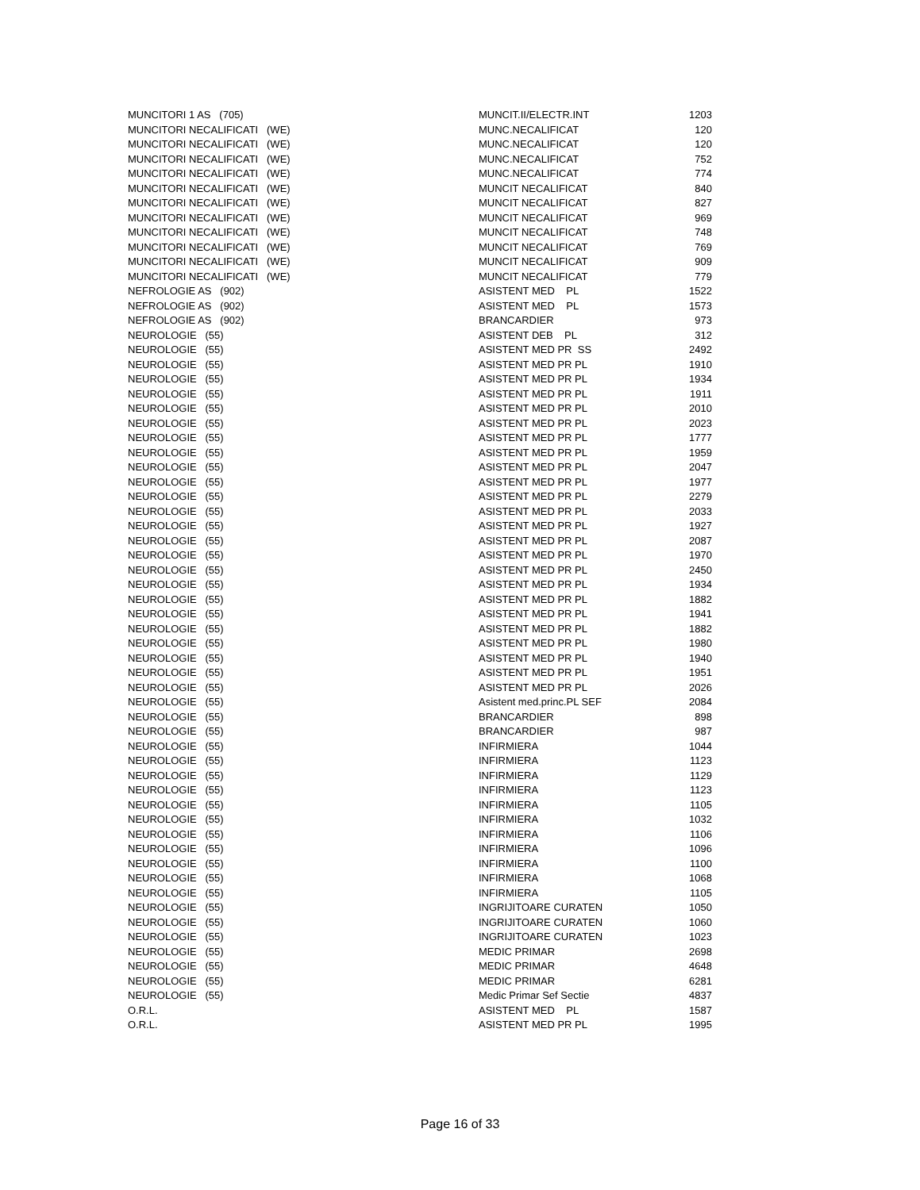| MUNCITORI 1 AS (705) | MUNCIT.II/ELECTR.INT | 1203 |
| MUNCITORI NECALIFICATI (WE) | MUNC.NECALIFICAT | 120 |
| MUNCITORI NECALIFICATI (WE) | MUNC.NECALIFICAT | 120 |
| MUNCITORI NECALIFICATI (WE) | MUNC.NECALIFICAT | 752 |
| MUNCITORI NECALIFICATI (WE) | MUNC.NECALIFICAT | 774 |
| MUNCITORI NECALIFICATI (WE) | MUNCIT NECALIFICAT | 840 |
| MUNCITORI NECALIFICATI (WE) | MUNCIT NECALIFICAT | 827 |
| MUNCITORI NECALIFICATI (WE) | MUNCIT NECALIFICAT | 969 |
| MUNCITORI NECALIFICATI (WE) | MUNCIT NECALIFICAT | 748 |
| MUNCITORI NECALIFICATI (WE) | MUNCIT NECALIFICAT | 769 |
| MUNCITORI NECALIFICATI (WE) | MUNCIT NECALIFICAT | 909 |
| MUNCITORI NECALIFICATI (WE) | MUNCIT NECALIFICAT | 779 |
| NEFROLOGIE AS (902) | ASISTENT MED PL | 1522 |
| NEFROLOGIE AS (902) | ASISTENT MED PL | 1573 |
| NEFROLOGIE AS (902) | BRANCARDIER | 973 |
| NEUROLOGIE (55) | ASISTENT DEB PL | 312 |
| NEUROLOGIE (55) | ASISTENT MED PR SS | 2492 |
| NEUROLOGIE (55) | ASISTENT MED PR PL | 1910 |
| NEUROLOGIE (55) | ASISTENT MED PR PL | 1934 |
| NEUROLOGIE (55) | ASISTENT MED PR PL | 1911 |
| NEUROLOGIE (55) | ASISTENT MED PR PL | 2010 |
| NEUROLOGIE (55) | ASISTENT MED PR PL | 2023 |
| NEUROLOGIE (55) | ASISTENT MED PR PL | 1777 |
| NEUROLOGIE (55) | ASISTENT MED PR PL | 1959 |
| NEUROLOGIE (55) | ASISTENT MED PR PL | 2047 |
| NEUROLOGIE (55) | ASISTENT MED PR PL | 1977 |
| NEUROLOGIE (55) | ASISTENT MED PR PL | 2279 |
| NEUROLOGIE (55) | ASISTENT MED PR PL | 2033 |
| NEUROLOGIE (55) | ASISTENT MED PR PL | 1927 |
| NEUROLOGIE (55) | ASISTENT MED PR PL | 2087 |
| NEUROLOGIE (55) | ASISTENT MED PR PL | 1970 |
| NEUROLOGIE (55) | ASISTENT MED PR PL | 2450 |
| NEUROLOGIE (55) | ASISTENT MED PR PL | 1934 |
| NEUROLOGIE (55) | ASISTENT MED PR PL | 1882 |
| NEUROLOGIE (55) | ASISTENT MED PR PL | 1941 |
| NEUROLOGIE (55) | ASISTENT MED PR PL | 1882 |
| NEUROLOGIE (55) | ASISTENT MED PR PL | 1980 |
| NEUROLOGIE (55) | ASISTENT MED PR PL | 1940 |
| NEUROLOGIE (55) | ASISTENT MED PR PL | 1951 |
| NEUROLOGIE (55) | ASISTENT MED PR PL | 2026 |
| NEUROLOGIE (55) | Asistent med.princ.PL SEF | 2084 |
| NEUROLOGIE (55) | BRANCARDIER | 898 |
| NEUROLOGIE (55) | BRANCARDIER | 987 |
| NEUROLOGIE (55) | INFIRMIERA | 1044 |
| NEUROLOGIE (55) | INFIRMIERA | 1123 |
| NEUROLOGIE (55) | INFIRMIERA | 1129 |
| NEUROLOGIE (55) | INFIRMIERA | 1123 |
| NEUROLOGIE (55) | INFIRMIERA | 1105 |
| NEUROLOGIE (55) | INFIRMIERA | 1032 |
| NEUROLOGIE (55) | INFIRMIERA | 1106 |
| NEUROLOGIE (55) | INFIRMIERA | 1096 |
| NEUROLOGIE (55) | INFIRMIERA | 1100 |
| NEUROLOGIE (55) | INFIRMIERA | 1068 |
| NEUROLOGIE (55) | INFIRMIERA | 1105 |
| NEUROLOGIE (55) | INGRIJITOARE CURATEN | 1050 |
| NEUROLOGIE (55) | INGRIJITOARE CURATEN | 1060 |
| NEUROLOGIE (55) | INGRIJITOARE CURATEN | 1023 |
| NEUROLOGIE (55) | MEDIC PRIMAR | 2698 |
| NEUROLOGIE (55) | MEDIC PRIMAR | 4648 |
| NEUROLOGIE (55) | MEDIC PRIMAR | 6281 |
| NEUROLOGIE (55) | Medic Primar Sef Sectie | 4837 |
| O.R.L. | ASISTENT MED PL | 1587 |
| O.R.L. | ASISTENT MED PR PL | 1995 |
Page 16 of 33